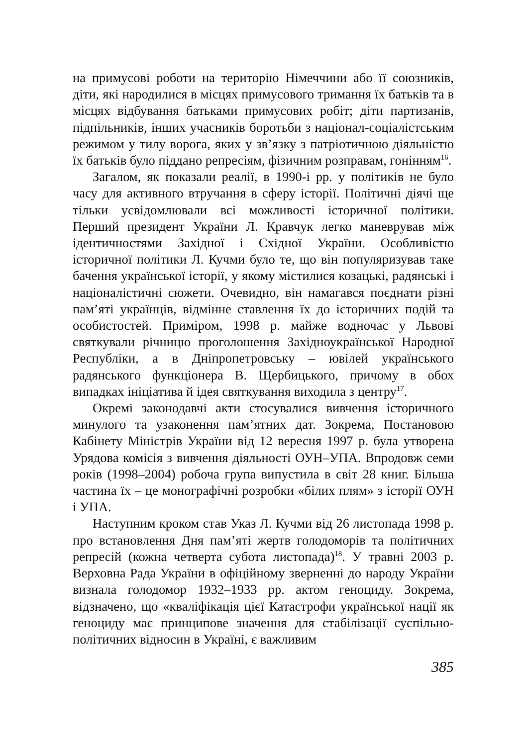на примусові роботи на територію Німеччини або її союзників, діти, які народилися в місцях примусового тримання їх батьків та в місцях відбування батьками примусових робіт; діти партизанів, підпільників, інших учасників боротьби з націонал-соціалістським режимом у тилу ворога, яких у зв’язку з патріотичною діяльністю їх батьків було піддано репресіям, фізичним розправам, гонінням<sup>16</sup>.
Загалом, як показали реалії, в 1990-і рр. у політиків не було часу для активного втручання в сферу історії. Політичні діячі ще тільки усвідомлювали всі можливості історичної політики. Перший президент України Л. Кравчук легко маневрував між ідентичностями Західної і Східної України. Особливістю історичної політики Л. Кучми було те, що він популяризував таке бачення української історії, у якому містилися козацькі, радянські і націоналістичні сюжети. Очевидно, він намагався поєднати різні пам’яті українців, відмінне ставлення їх до історичних подій та особистостей. Приміром, 1998 р. майже водночас у Львові святкували річницю проголошення Західноукраїнської Народної Республіки, а в Дніпропетровську – ювілей українського радянського функціонера В. Щербицького, причому в обох випадках ініціатива й ідея святкування виходила з центру<sup>17</sup>.
Окремі законодавчі акти стосувалися вивчення історичного минулого та узаконення пам’ятних дат. Зокрема, Постановою Кабінету Міністрів України від 12 вересня 1997 р. була утворена Урядова комісія з вивчення діяльності ОУН–УПА. Впродовж семи років (1998–2004) робоча група випустила в світ 28 книг. Більша частина їх – це монографічні розробки «білих плям» з історії ОУН і УПА.
Наступним кроком став Указ Л. Кучми від 26 листопада 1998 р. про встановлення Дня пам’яті жертв голодоморів та політичних репресій (кожна четверта субота листопада)<sup>18</sup>. У травні 2003 р. Верховна Рада України в офіційному зверненні до народу України визнала голодомор 1932–1933 рр. актом геноциду. Зокрема, відзначено, що «кваліфікація цієї Катастрофи української нації як геноциду має принципове значення для стабілізації суспільно-політичних відносин в Україні, є важливим
385